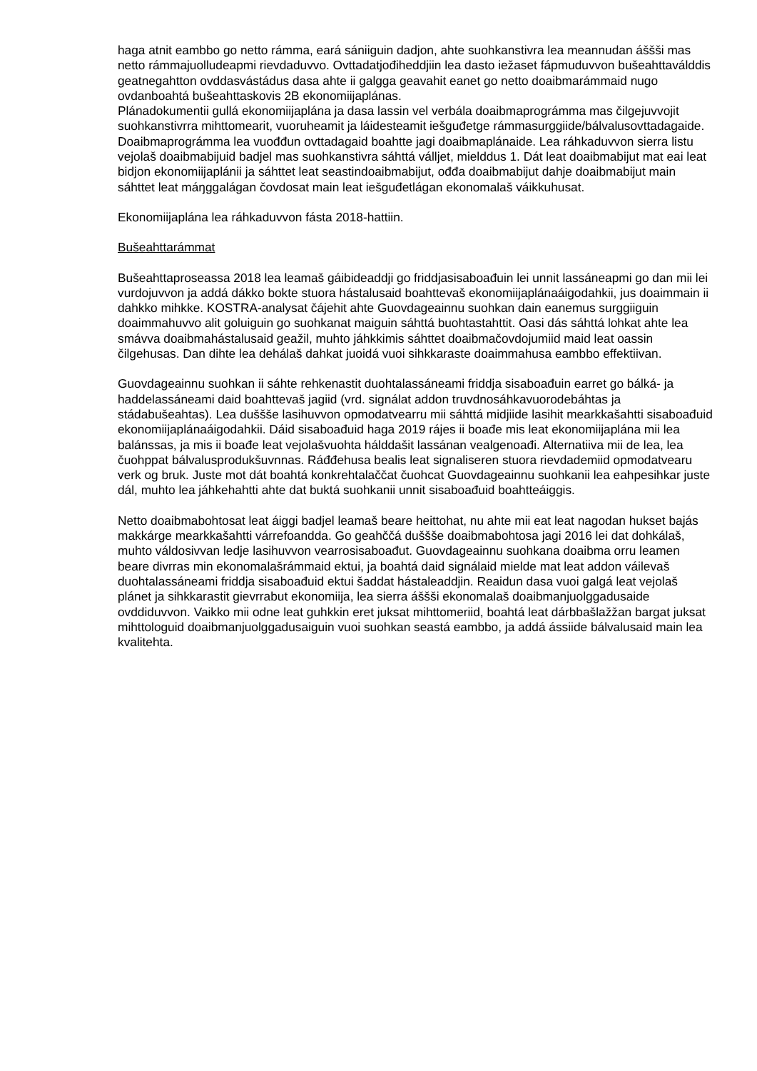haga atnit eambbo go netto rámma, eará sániiguin dadjon, ahte suohkanstivra lea meannudan áššši mas netto rámmajuolludeapmi rievdaduvvo. Ovttadatjođiheddjiin lea dasto iežaset fápmuduvvon bušeahttaválddis geatnegahtton ovddasvástádus dasa ahte ii galgga geavahit eanet go netto doaibmarámmaid nugo ovdanboahtá bušeahttaskovis 2B ekonomiijaplánas.
Plánadokumentii gullá ekonomiijaplána ja dasa lassin vel verbála doaibmaprográmma mas čilgejuvvojit suohkanstivrra mihttomearit, vuoruheamit ja láidesteamit iešguđetge rámmasurggiide/bálvalusovttadagaide. Doaibmaprográmma lea vuođđun ovttadagaid boahtte jagi doaibmaplánaide. Lea ráhkaduvvon sierra listu vejolaš doaibmabijuid badjel mas suohkanstivra sáhttá válljet, mielddus 1. Dát leat doaibmabijut mat eai leat bidjon ekonomiijaplánii ja sáhttet leat seastindoaibmabijut, ođđa doaibmabijut dahje doaibmabijut main sáhttet leat máŋggalágan čovdosat main leat iešguđetlágan ekonomalaš váikkuhusat.
Ekonomiijaplána lea ráhkaduvvon fásta 2018-hattiin.
Bušeahttarámmat
Bušeahttaproseassa 2018 lea leamaš gáibideaddji go friddjasisaboađuin lei unnit lassáneapmi go dan mii lei vurdojuvvon ja addá dákko bokte stuora hástalusaid boahttevaš ekonomiijaplánaáigodahkii, jus doaimmain ii dahkko mihkke. KOSTRA-analysat čájehit ahte Guovdageainnu suohkan dain eanemus surggiiguin doaimmahuvvo alit goluiguin go suohkanat maiguin sáhttá buohtastahttit. Oasi dás sáhttá lohkat ahte lea smávva doaibmahástalusaid geažil, muhto jáhkkimis sáhttet doaibmačovdojumiid maid leat oassin čilgehusas. Dan dihte lea dehálaš dahkat juoidá vuoi sihkkaraste doaimmahusa eambbo effektiivan.
Guovdageainnu suohkan ii sáhte rehkenastit duohtalassáneami friddja sisaboađuin earret go bálká- ja haddelassáneami daid boahttevaš jagiid (vrd. signálat addon truvdnosáhkavuorodebáhtas ja stádabušeahtas). Lea duššše lasihuvvon opmodatvearru mii sáhttá midjiide lasihit mearkkašahtti sisaboađuid ekonomiijaplánaáigodahkii. Dáid sisaboađuid haga 2019 rájes ii boađe mis leat ekonomiijaplána mii lea balánssas, ja mis ii boađe leat vejolašvuohta hálddašit lassánan vealgenoađi. Alternatiiva mii de lea, lea čuohppat bálvalusprodukšuvnnas. Ráđđehusa bealis leat signaliseren stuora rievdademiid opmodatvearu verk og bruk. Juste mot dát boahtá konkrehtalaččat čuohcat Guovdageainnu suohkanii lea eahpesihkar juste dál, muhto lea jáhkehahtti ahte dat buktá suohkanii unnit sisaboađuid boahtteáiggis.
Netto doaibmabohtosat leat áiggi badjel leamaš beare heittohat, nu ahte mii eat leat nagodan hukset bajás makkárge mearkkašahtti várrefoandda. Go geahččá duššše doaibmabohtosa jagi 2016 lei dat dohkálaš, muhto váldosivvan ledje lasihuvvon vearrosisaboađut. Guovdageainnu suohkana doaibma orru leamen beare divrras min ekonomalašrámmaid ektui, ja boahtá daid signálaid mielde mat leat addon váilevaš duohtalassáneami friddja sisaboađuid ektui šaddat hástaleaddjin. Reaidun dasa vuoi galgá leat vejolaš plánet ja sihkkarastit gievrrabut ekonomiija, lea sierra áššši ekonomalaš doaibmanjuolggadusaide ovddiduvvon. Vaikko mii odne leat guhkkin eret juksat mihttomeriid, boahtá leat dárbbašlažžan bargat juksat mihttologuid doaibmanjuolggadusaiguin vuoi suohkan seastá eambbo, ja addá ássiide bálvalusaid main lea kvalitehta.